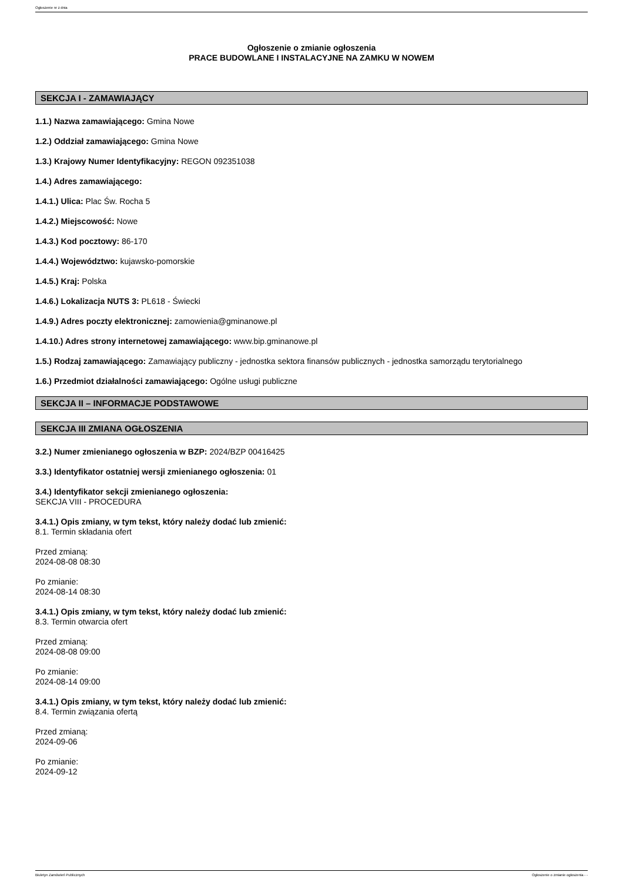Ogłoszenie nr z dnia
Ogłoszenie o zmianie ogłoszenia
PRACE BUDOWLANE I INSTALACYJNE NA ZAMKU W NOWEM
SEKCJA I - ZAMAWIAJĄCY
1.1.) Nazwa zamawiającego: Gmina Nowe
1.2.) Oddział zamawiającego: Gmina Nowe
1.3.) Krajowy Numer Identyfikacyjny: REGON 092351038
1.4.) Adres zamawiającego:
1.4.1.) Ulica: Plac Św. Rocha 5
1.4.2.) Miejscowość: Nowe
1.4.3.) Kod pocztowy: 86-170
1.4.4.) Województwo: kujawsko-pomorskie
1.4.5.) Kraj: Polska
1.4.6.) Lokalizacja NUTS 3: PL618 - Świecki
1.4.9.) Adres poczty elektronicznej: zamowienia@gminanowe.pl
1.4.10.) Adres strony internetowej zamawiającego: www.bip.gminanowe.pl
1.5.) Rodzaj zamawiającego: Zamawiający publiczny - jednostka sektora finansów publicznych - jednostka samorządu terytorialnego
1.6.) Przedmiot działalności zamawiającego: Ogólne usługi publiczne
SEKCJA II – INFORMACJE PODSTAWOWE
SEKCJA III ZMIANA OGŁOSZENIA
3.2.) Numer zmienianego ogłoszenia w BZP: 2024/BZP 00416425
3.3.) Identyfikator ostatniej wersji zmienianego ogłoszenia: 01
3.4.) Identyfikator sekcji zmienianego ogłoszenia:
SEKCJA VIII - PROCEDURA
3.4.1.) Opis zmiany, w tym tekst, który należy dodać lub zmienić:
8.1. Termin składania ofert
Przed zmianą:
2024-08-08 08:30
Po zmianie:
2024-08-14 08:30
3.4.1.) Opis zmiany, w tym tekst, który należy dodać lub zmienić:
8.3. Termin otwarcia ofert
Przed zmianą:
2024-08-08 09:00
Po zmianie:
2024-08-14 09:00
3.4.1.) Opis zmiany, w tym tekst, który należy dodać lub zmienić:
8.4. Termin związania ofertą
Przed zmianą:
2024-09-06
Po zmianie:
2024-09-12
Biuletyn Zamówień Publicznych Ogłoszenie o zmianie ogłoszenia - -